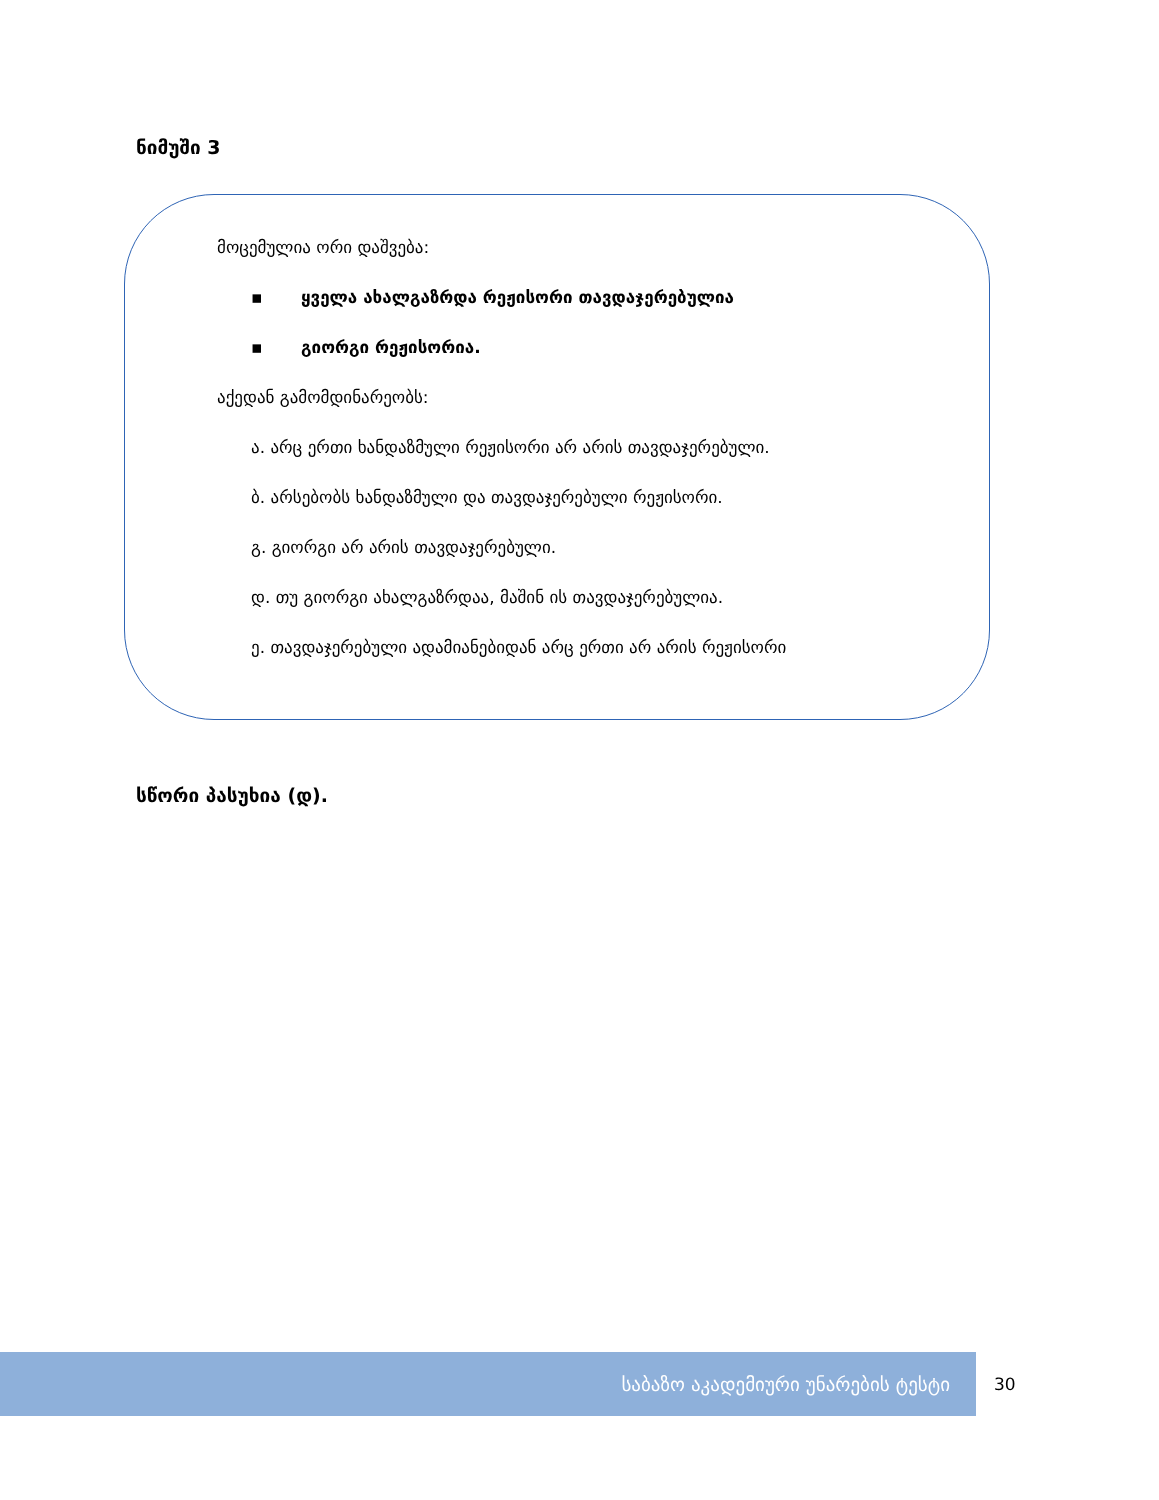ნიმუში 3
მოცემულია ორი დაშვება:
▪ ყველა ახალგაზრდა რეჟისორი თავდაჯერებულია
▪ გიორგი რეჟისორია.
აქედან გამომდინარეობს:
ა. არც ერთი ხანდაზმული რეჟისორი არ არის თავდაჯერებული.
ბ. არსებობს ხანდაზმული და თავდაჯერებული რეჟისორი.
გ. გიორგი არ არის თავდაჯერებული.
დ. თუ გიორგი ახალგაზრდაა, მაშინ ის თავდაჯერებულია.
ე. თავდაჯერებული ადამიანებიდან არც ერთი არ არის რეჟისორი
სწორი პასუხია (დ).
საბაზო აკადემიური უნარების ტესტი
30